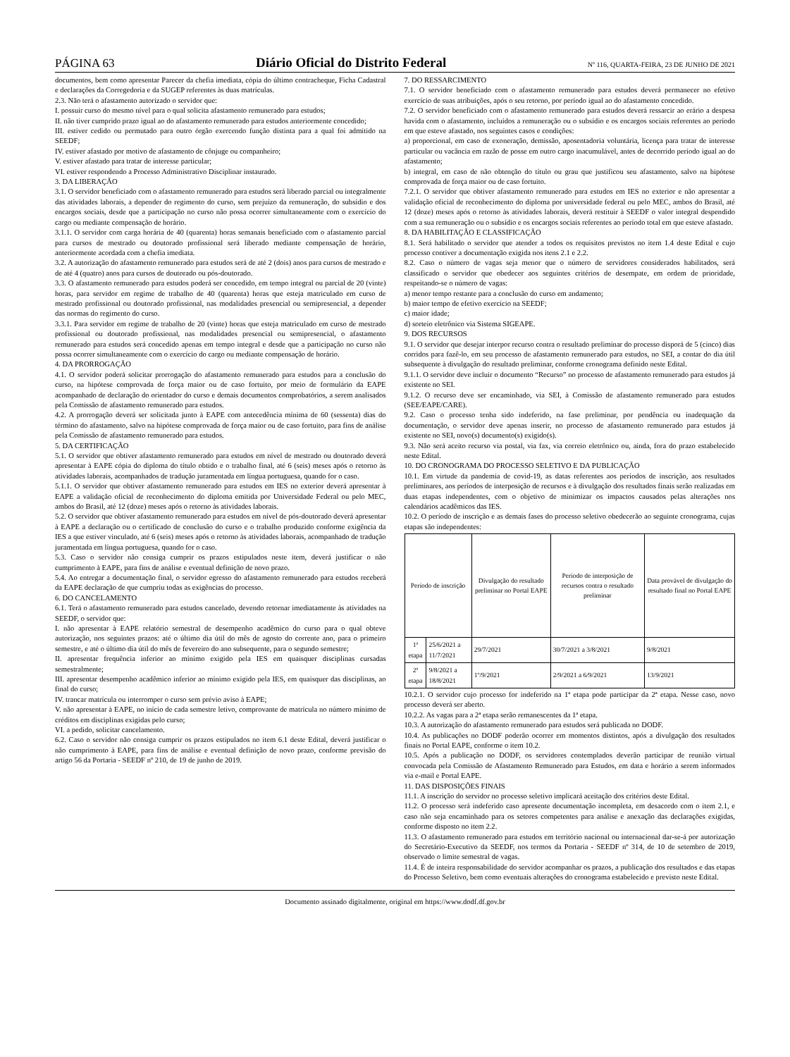PÁGINA 63 Diário Oficial do Distrito Federal Nº 116, QUARTA-FEIRA, 23 DE JUNHO DE 2021
documentos, bem como apresentar Parecer da chefia imediata, cópia do último contracheque, Ficha Cadastral e declarações da Corregedoria e da SUGEP referentes às duas matrículas.
2.3. Não terá o afastamento autorizado o servidor que:
I. possuir curso do mesmo nível para o qual solicita afastamento remunerado para estudos;
II. não tiver cumprido prazo igual ao do afastamento remunerado para estudos anteriormente concedido;
III. estiver cedido ou permutado para outro órgão exercendo função distinta para a qual foi admitido na SEEDF;
IV. estiver afastado por motivo de afastamento de cônjuge ou companheiro;
V. estiver afastado para tratar de interesse particular;
VI. estiver respondendo a Processo Administrativo Disciplinar instaurado.
3. DA LIBERAÇÃO
3.1. O servidor beneficiado com o afastamento remunerado para estudos será liberado parcial ou integralmente das atividades laborais, a depender do regimento do curso, sem prejuízo da remuneração, do subsídio e dos encargos sociais, desde que a participação no curso não possa ocorrer simultaneamente com o exercício do cargo ou mediante compensação de horário.
3.1.1. O servidor com carga horária de 40 (quarenta) horas semanais beneficiado com o afastamento parcial para cursos de mestrado ou doutorado profissional será liberado mediante compensação de horário, anteriormente acordada com a chefia imediata.
3.2. A autorização do afastamento remunerado para estudos será de até 2 (dois) anos para cursos de mestrado e de até 4 (quatro) anos para cursos de doutorado ou pós-doutorado.
3.3. O afastamento remunerado para estudos poderá ser concedido, em tempo integral ou parcial de 20 (vinte) horas, para servidor em regime de trabalho de 40 (quarenta) horas que esteja matriculado em curso de mestrado profissional ou doutorado profissional, nas modalidades presencial ou semipresencial, a depender das normas do regimento do curso.
3.3.1. Para servidor em regime de trabalho de 20 (vinte) horas que esteja matriculado em curso de mestrado profissional ou doutorado profissional, nas modalidades presencial ou semipresencial, o afastamento remunerado para estudos será concedido apenas em tempo integral e desde que a participação no curso não possa ocorrer simultaneamente com o exercício do cargo ou mediante compensação de horário.
4. DA PRORROGAÇÃO
4.1. O servidor poderá solicitar prorrogação do afastamento remunerado para estudos para a conclusão do curso, na hipótese comprovada de força maior ou de caso fortuito, por meio de formulário da EAPE acompanhado de declaração do orientador do curso e demais documentos comprobatórios, a serem analisados pela Comissão de afastamento remunerado para estudos.
4.2. A prorrogação deverá ser solicitada junto à EAPE com antecedência mínima de 60 (sessenta) dias do término do afastamento, salvo na hipótese comprovada de força maior ou de caso fortuito, para fins de análise pela Comissão de afastamento remunerado para estudos.
5. DA CERTIFICAÇÃO
5.1. O servidor que obtiver afastamento remunerado para estudos em nível de mestrado ou doutorado deverá apresentar à EAPE cópia do diploma do título obtido e o trabalho final, até 6 (seis) meses após o retorno às atividades laborais, acompanhados de tradução juramentada em língua portuguesa, quando for o caso.
5.1.1. O servidor que obtiver afastamento remunerado para estudos em IES no exterior deverá apresentar à EAPE a validação oficial de reconhecimento do diploma emitida por Universidade Federal ou pelo MEC, ambos do Brasil, até 12 (doze) meses após o retorno às atividades laborais.
5.2. O servidor que obtiver afastamento remunerado para estudos em nível de pós-doutorado deverá apresentar à EAPE a declaração ou o certificado de conclusão do curso e o trabalho produzido conforme exigência da IES a que estiver vinculado, até 6 (seis) meses após o retorno às atividades laborais, acompanhado de tradução juramentada em língua portuguesa, quando for o caso.
5.3. Caso o servidor não consiga cumprir os prazos estipulados neste item, deverá justificar o não cumprimento à EAPE, para fins de análise e eventual definição de novo prazo.
5.4. Ao entregar a documentação final, o servidor egresso do afastamento remunerado para estudos receberá da EAPE declaração de que cumpriu todas as exigências do processo.
6. DO CANCELAMENTO
6.1. Terá o afastamento remunerado para estudos cancelado, devendo retornar imediatamente às atividades na SEEDF, o servidor que:
I. não apresentar à EAPE relatório semestral de desempenho acadêmico do curso para o qual obteve autorização, nos seguintes prazos: até o último dia útil do mês de agosto do corrente ano, para o primeiro semestre, e até o último dia útil do mês de fevereiro do ano subsequente, para o segundo semestre;
II. apresentar frequência inferior ao mínimo exigido pela IES em quaisquer disciplinas cursadas semestralmente;
III. apresentar desempenho acadêmico inferior ao mínimo exigido pela IES, em quaisquer das disciplinas, ao final do curso;
IV. trancar matrícula ou interromper o curso sem prévio aviso à EAPE;
V. não apresentar à EAPE, no início de cada semestre letivo, comprovante de matrícula no número mínimo de créditos em disciplinas exigidas pelo curso;
VI. a pedido, solicitar cancelamento.
6.2. Caso o servidor não consiga cumprir os prazos estipulados no item 6.1 deste Edital, deverá justificar o não cumprimento à EAPE, para fins de análise e eventual definição de novo prazo, conforme previsão do artigo 56 da Portaria - SEEDF nº 210, de 19 de junho de 2019.
7. DO RESSARCIMENTO
7.1. O servidor beneficiado com o afastamento remunerado para estudos deverá permanecer no efetivo exercício de suas atribuições, após o seu retorno, por período igual ao do afastamento concedido.
7.2. O servidor beneficiado com o afastamento remunerado para estudos deverá ressarcir ao erário a despesa havida com o afastamento, incluídos a remuneração ou o subsídio e os encargos sociais referentes ao período em que esteve afastado, nos seguintes casos e condições:
a) proporcional, em caso de exoneração, demissão, aposentadoria voluntária, licença para tratar de interesse particular ou vacância em razão de posse em outro cargo inacumulável, antes de decorrido período igual ao do afastamento;
b) integral, em caso de não obtenção do título ou grau que justificou seu afastamento, salvo na hipótese comprovada de força maior ou de caso fortuito.
7.2.1. O servidor que obtiver afastamento remunerado para estudos em IES no exterior e não apresentar a validação oficial de reconhecimento do diploma por universidade federal ou pelo MEC, ambos do Brasil, até 12 (doze) meses após o retorno às atividades laborais, deverá restituir à SEEDF o valor integral despendido com a sua remuneração ou o subsídio e os encargos sociais referentes ao período total em que esteve afastado.
8. DA HABILITAÇÃO E CLASSIFICAÇÃO
8.1. Será habilitado o servidor que atender a todos os requisitos previstos no item 1.4 deste Edital e cujo processo contiver a documentação exigida nos itens 2.1 e 2.2.
8.2. Caso o número de vagas seja menor que o número de servidores considerados habilitados, será classificado o servidor que obedecer aos seguintes critérios de desempate, em ordem de prioridade, respeitando-se o número de vagas:
a) menor tempo restante para a conclusão do curso em andamento;
b) maior tempo de efetivo exercício na SEEDF;
c) maior idade;
d) sorteio eletrônico via Sistema SIGEAPE.
9. DOS RECURSOS
9.1. O servidor que desejar interpor recurso contra o resultado preliminar do processo disporá de 5 (cinco) dias corridos para fazê-lo, em seu processo de afastamento remunerado para estudos, no SEI, a contar do dia útil subsequente à divulgação do resultado preliminar, conforme cronograma definido neste Edital.
9.1.1. O servidor deve incluir o documento “Recurso” no processo de afastamento remunerado para estudos já existente no SEI.
9.1.2. O recurso deve ser encaminhado, via SEI, à Comissão de afastamento remunerado para estudos (SEE/EAPE/CARE).
9.2. Caso o processo tenha sido indeferido, na fase preliminar, por pendência ou inadequação da documentação, o servidor deve apenas inserir, no processo de afastamento remunerado para estudos já existente no SEI, novo(s) documento(s) exigido(s).
9.3. Não será aceito recurso via postal, via fax, via correio eletrônico ou, ainda, fora do prazo estabelecido neste Edital.
10. DO CRONOGRAMA DO PROCESSO SELETIVO E DA PUBLICAÇÃO
10.1. Em virtude da pandemia de covid-19, as datas referentes aos períodos de inscrição, aos resultados preliminares, aos períodos de interposição de recursos e à divulgação dos resultados finais serão realizadas em duas etapas independentes, com o objetivo de minimizar os impactos causados pelas alterações nos calendários acadêmicos das IES.
10.2. O período de inscrição e as demais fases do processo seletivo obedecerão ao seguinte cronograma, cujas etapas são independentes:
| Período de inscrição | | Divulgação do resultado preliminar no Portal EAPE | Período de interposição de recursos contra o resultado preliminar | Data provável de divulgação do resultado final no Portal EAPE |
| --- | --- | --- | --- | --- |
| 1ª etapa | 25/6/2021 a 11/7/2021 | 29/7/2021 | 30/7/2021 a 3/8/2021 | 9/8/2021 |
| 2ª etapa | 9/8/2021 a 18/8/2021 | 1º/9/2021 | 2/9/2021 a 6/9/2021 | 13/9/2021 |
10.2.1. O servidor cujo processo for indeferido na 1ª etapa pode participar da 2ª etapa. Nesse caso, novo processo deverá ser aberto.
10.2.2. As vagas para a 2ª etapa serão remanescentes da 1ª etapa.
10.3. A autorização do afastamento remunerado para estudos será publicada no DODF.
10.4. As publicações no DODF poderão ocorrer em momentos distintos, após a divulgação dos resultados finais no Portal EAPE, conforme o item 10.2.
10.5. Após a publicação no DODF, os servidores contemplados deverão participar de reunião virtual convocada pela Comissão de Afastamento Remunerado para Estudos, em data e horário a serem informados via e-mail e Portal EAPE.
11. DAS DISPOSIÇÕES FINAIS
11.1. A inscrição do servidor no processo seletivo implicará aceitação dos critérios deste Edital.
11.2. O processo será indeferido caso apresente documentação incompleta, em desacordo com o item 2.1, e caso não seja encaminhado para os setores competentes para análise e anexação das declarações exigidas, conforme disposto no item 2.2.
11.3. O afastamento remunerado para estudos em território nacional ou internacional dar-se-á por autorização do Secretário-Executivo da SEEDF, nos termos da Portaria - SEEDF nº 314, de 10 de setembro de 2019, observado o limite semestral de vagas.
11.4. É de inteira responsabilidade do servidor acompanhar os prazos, a publicação dos resultados e das etapas do Processo Seletivo, bem como eventuais alterações do cronograma estabelecido e previsto neste Edital.
Documento assinado digitalmente, original em https://www.dodf.df.gov.br